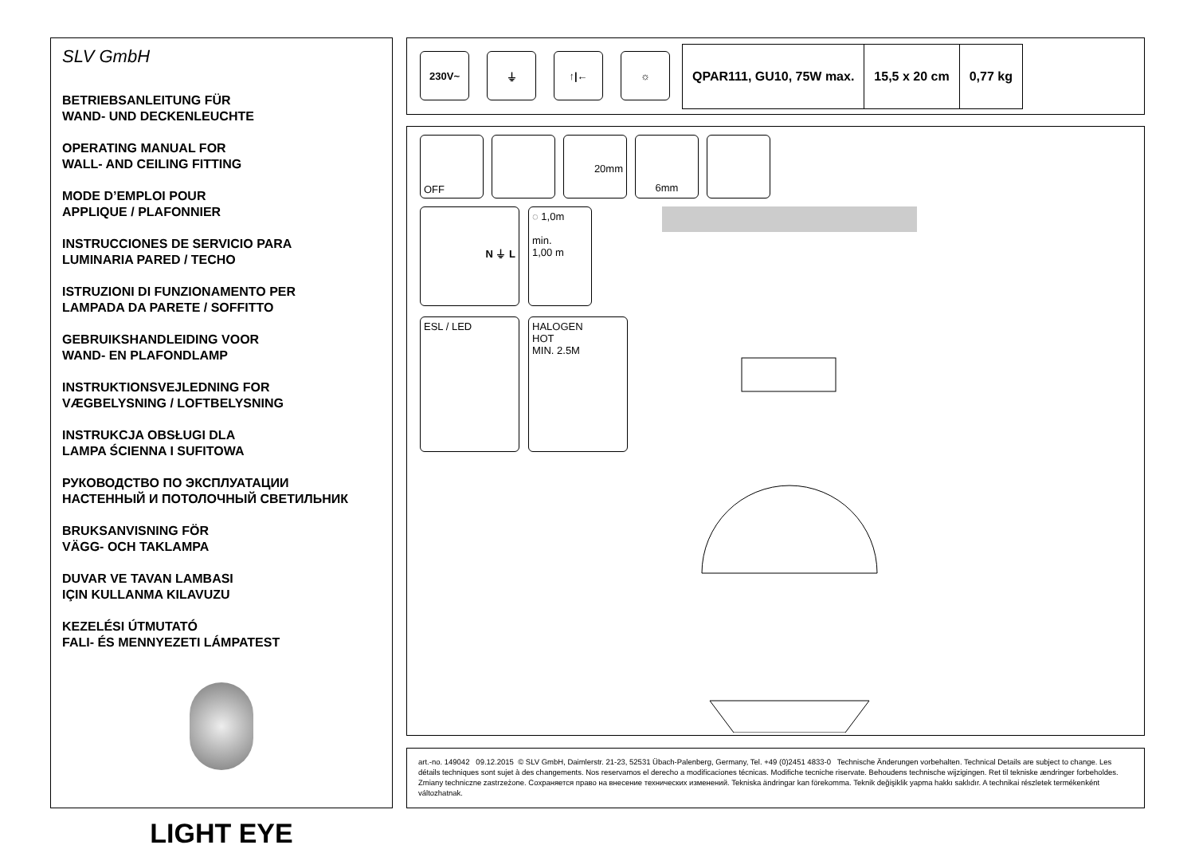SLV GmbH
BETRIEBSANLEITUNG FÜR
WAND- UND DECKENLEUCHTE
OPERATING MANUAL FOR
WALL- AND CEILING FITTING
MODE D’EMPLOI POUR
APPLIQUE / PLAFONNIER
INSTRUCCIONES DE SERVICIO PARA
LUMINARIA PARED / TECHO
ISTRUZIONI DI FUNZIONAMENTO PER
LAMPADA DA PARETE / SOFFITTO
GEBRUIKSHANDLEIDING VOOR
WAND- EN PLAFONDLAMP
INSTRUKTIONSVEJLEDNING FOR
VÆGBELYSNING / LOFTBELYSNING
INSTRUKCJA OBSŁUGI DLA
LAMPA ŚCIENNA I SUFITOWA
РУКОВОДСТВО ПО ЭКСПЛУАТАЦИИ
НАСТЕННЫЙ И ПОТОЛОЧНЫЙ СВЕТИЛЬНИК
BRUKSANVISNING FÖR
VÄGG- OCH TAKLAMPA
DUVAR VE TAVAN LAMBASI
IÇIN KULLANMA KILAVUZU
KEZELÉSI ÚTMUTATÓ
FALI- ÉS MENNYEZETI LÁMPATEST
LIGHT EYE
230V~ ⏚ ↑|← ☼
| QPAR111, GU10, 75W max. | 15,5 x 20 cm | 0,77 kg |
OFF 20mm 6mm
N ⏚ L
◌ 1,0m
min.
1,00 m
ESL / LED
HALOGEN
HOT
MIN. 2.5M
art.-no. 149042 09.12.2015 © SLV GmbH, Daimlerstr. 21-23, 52531 Übach-Palenberg, Germany, Tel. +49 (0)2451 4833-0 Technische Änderungen vorbehalten. Technical Details are subject to change. Les détails techniques sont sujet à des changements. Nos reservamos el derecho a modificaciones técnicas. Modifiche tecniche riservate. Behoudens technische wijzigingen. Ret til tekniske ændringer forbeholdes. Zmiany techniczne zastrzeżone. Сохраняется право на внесение технических изменений. Tekniska ändringar kan förekomma. Teknik değişiklik yapma hakkı saklıdır. A technikai részletek termékenként változhatnak.